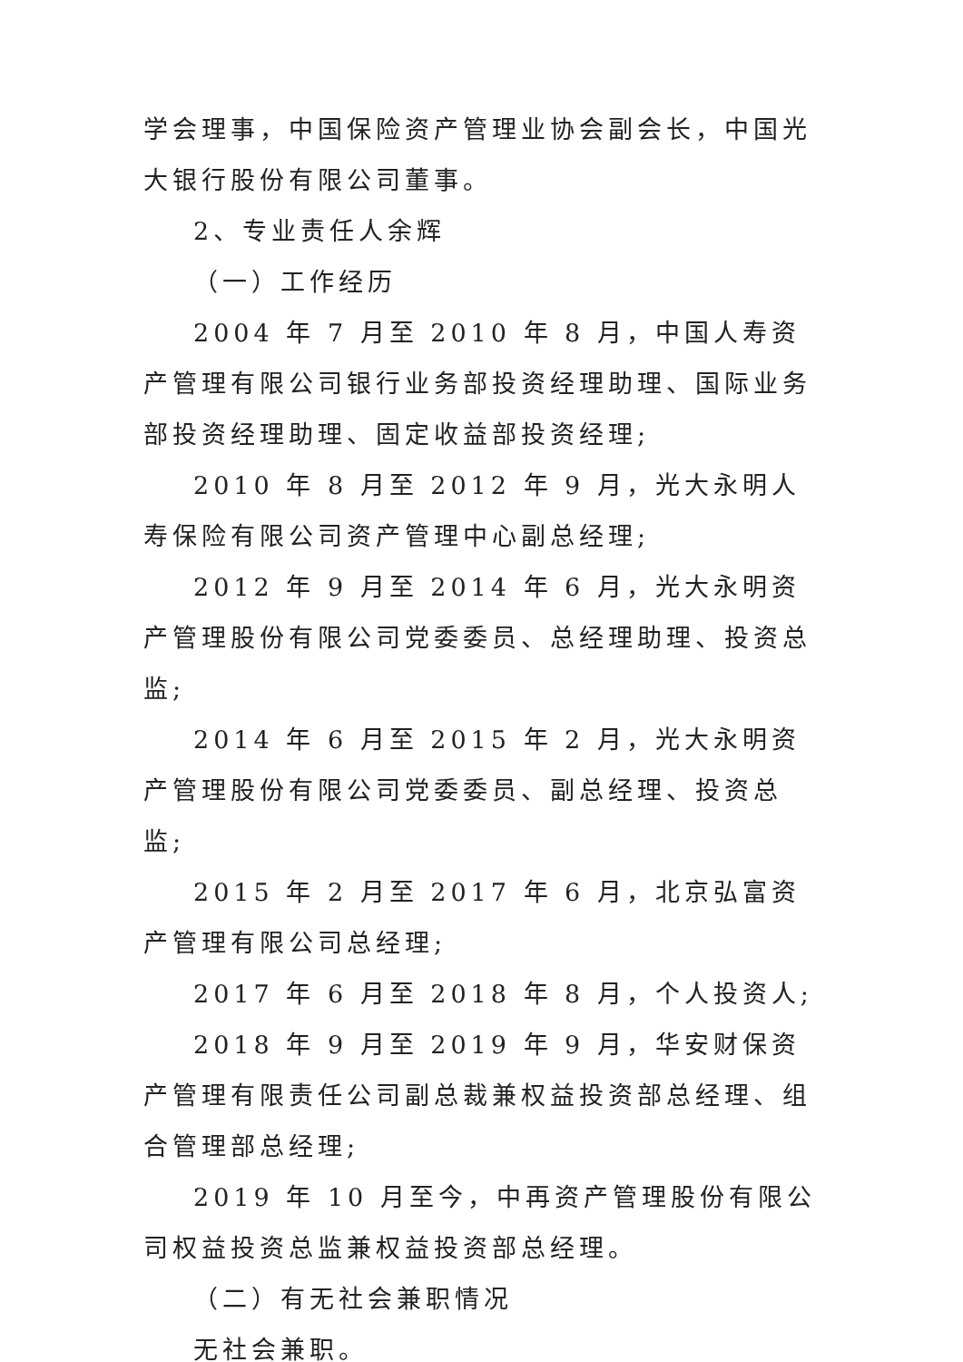学会理事，中国保险资产管理业协会副会长，中国光大银行股份有限公司董事。
2、专业责任人余辉
（一）工作经历
2004 年 7 月至 2010 年 8 月，中国人寿资产管理有限公司银行业务部投资经理助理、国际业务部投资经理助理、固定收益部投资经理;
2010 年 8 月至 2012 年 9 月，光大永明人寿保险有限公司资产管理中心副总经理;
2012 年 9 月至 2014 年 6 月，光大永明资产管理股份有限公司党委委员、总经理助理、投资总监;
2014 年 6 月至 2015 年 2 月，光大永明资产管理股份有限公司党委委员、副总经理、投资总监;
2015 年 2 月至 2017 年 6 月，北京弘富资产管理有限公司总经理;
2017 年 6 月至 2018 年 8 月，个人投资人;
2018 年 9 月至 2019 年 9 月，华安财保资产管理有限责任公司副总裁兼权益投资部总经理、组合管理部总经理;
2019 年 10 月至今，中再资产管理股份有限公司权益投资总监兼权益投资部总经理。
（二）有无社会兼职情况
无社会兼职。